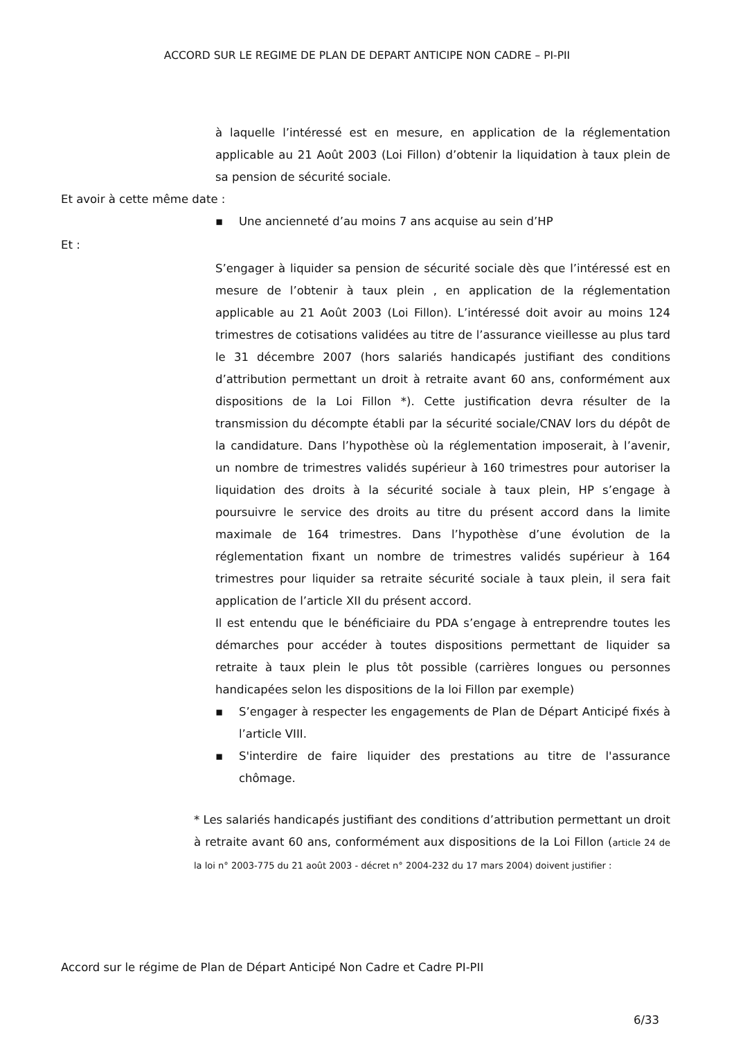ACCORD SUR LE REGIME DE PLAN DE DEPART ANTICIPE NON CADRE – PI-PII
à laquelle l’intéressé est en mesure, en application de la réglementation applicable au 21 Août 2003 (Loi Fillon) d’obtenir la liquidation à taux plein de sa pension de sécurité sociale.
Et avoir à cette même date :
▪ Une ancienneté d’au moins 7 ans acquise au sein d’HP
Et :
S’engager à liquider sa pension de sécurité sociale dès que l’intéressé est en mesure de l’obtenir à taux plein , en application de la réglementation applicable au 21 Août 2003 (Loi Fillon). L’intéressé doit avoir au moins 124 trimestres de cotisations validées au titre de l’assurance vieillesse au plus tard le 31 décembre 2007 (hors salariés handicapés justifiant des conditions d’attribution permettant un droit à retraite avant 60 ans, conformément aux dispositions de la Loi Fillon *). Cette justification devra résulter de la transmission du décompte établi par la sécurité sociale/CNAV lors du dépôt de la candidature. Dans l’hypothèse où la réglementation imposerait, à l’avenir, un nombre de trimestres validés supérieur à 160 trimestres pour autoriser la liquidation des droits à la sécurité sociale à taux plein, HP s’engage à poursuivre le service des droits au titre du présent accord dans la limite maximale de 164 trimestres. Dans l’hypothèse d’une évolution de la réglementation fixant un nombre de trimestres validés supérieur à 164 trimestres pour liquider sa retraite sécurité sociale à taux plein, il sera fait application de l’article XII du présent accord.
Il est entendu que le bénéficiaire du PDA s’engage à entreprendre toutes les démarches pour accéder à toutes dispositions permettant de liquider sa retraite à taux plein le plus tôt possible (carrières longues ou personnes handicapées selon les dispositions de la loi Fillon par exemple)
▪ S’engager à respecter les engagements de Plan de Départ Anticipé fixés à l’article VIII.
▪ S'interdire de faire liquider des prestations au titre de l'assurance chômage.
* Les salariés handicapés justifiant des conditions d’attribution permettant un droit à retraite avant 60 ans, conformément aux dispositions de la Loi Fillon (article 24 de la loi n° 2003-775 du 21 août 2003 - décret n° 2004-232 du 17 mars 2004) doivent justifier :
Accord sur le régime de Plan de Départ Anticipé Non Cadre et Cadre PI-PII
6/33